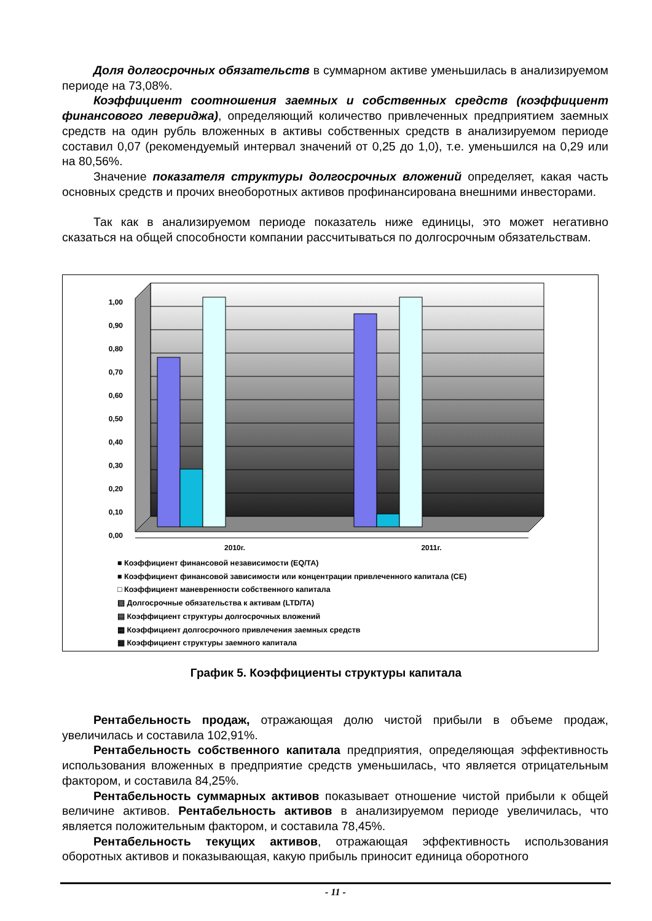Доля долгосрочных обязательств в суммарном активе уменьшилась в анализируемом периоде на 73,08%.
Коэффициент соотношения заемных и собственных средств (коэффициент финансового левериджа), определяющий количество привлеченных предприятием заемных средств на один рубль вложенных в активы собственных средств в анализируемом периоде составил 0,07 (рекомендуемый интервал значений от 0,25 до 1,0), т.е. уменьшился на 0,29 или на 80,56%.
Значение показателя структуры долгосрочных вложений определяет, какая часть основных средств и прочих внеоборотных активов профинансирована внешними инвесторами.
Так как в анализируемом периоде показатель ниже единицы, это может негативно сказаться на общей способности компании рассчитываться по долгосрочным обязательствам.
1,00
0,90
0,80
0,70
0,60
0,50
0,40
0,30
0,20
0,10
0,00
2010г.
2011г.
■ Коэффициент финансовой независимости (EQ/TA)
■ Коэффициент финансовой зависимости или концентрации привлеченного капитала (CE)
□ Коэффициент маневренности собственного капитала
▨ Долгосрочные обязательства к активам (LTD/TA)
▤ Коэффициент структуры долгосрочных вложений
▩ Коэффициент долгосрочного привлечения заемных средств
▦ Коэффициент структуры заемного капитала
График 5. Коэффициенты структуры капитала
Рентабельность продаж, отражающая долю чистой прибыли в объеме продаж, увеличилась и составила 102,91%.
Рентабельность собственного капитала предприятия, определяющая эффективность использования вложенных в предприятие средств уменьшилась, что является отрицательным фактором, и составила 84,25%.
Рентабельность суммарных активов показывает отношение чистой прибыли к общей величине активов. Рентабельность активов в анализируемом периоде увеличилась, что является положительным фактором, и составила 78,45%.
Рентабельность текущих активов, отражающая эффективность использования оборотных активов и показывающая, какую прибыль приносит единица оборотного
- 11 -